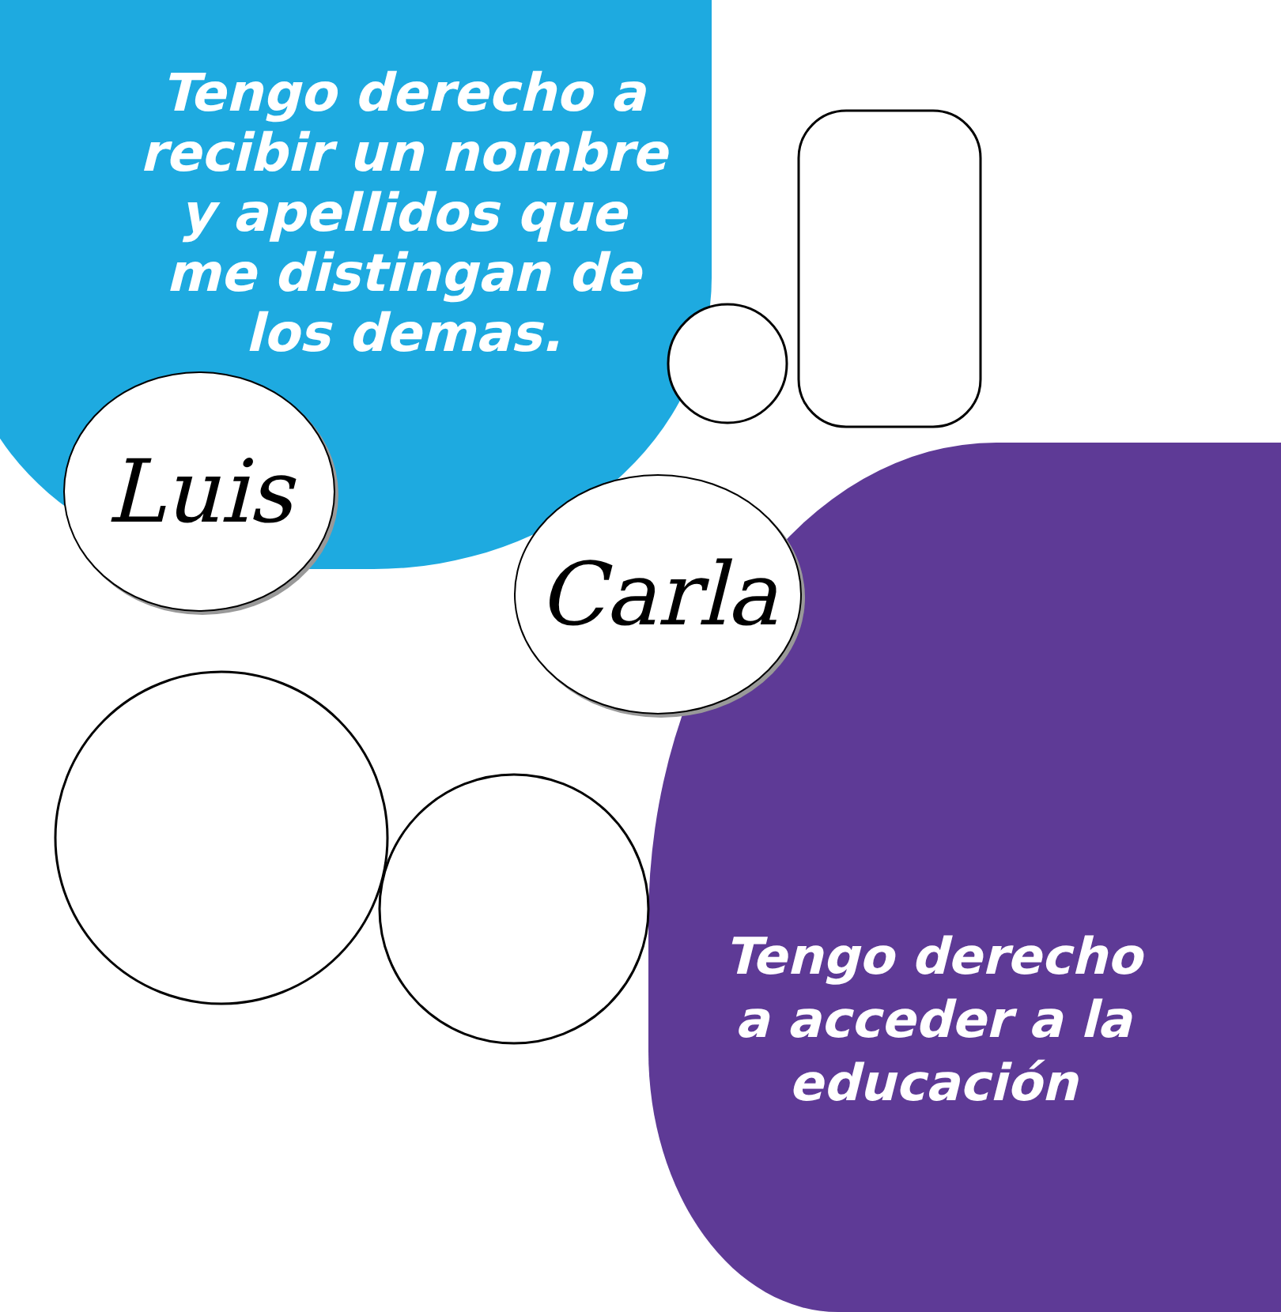Tengo derecho a recibir un nombre y apellidos que me distingan de los demas.
Luis
Carla
Tengo derecho a acceder a la educación